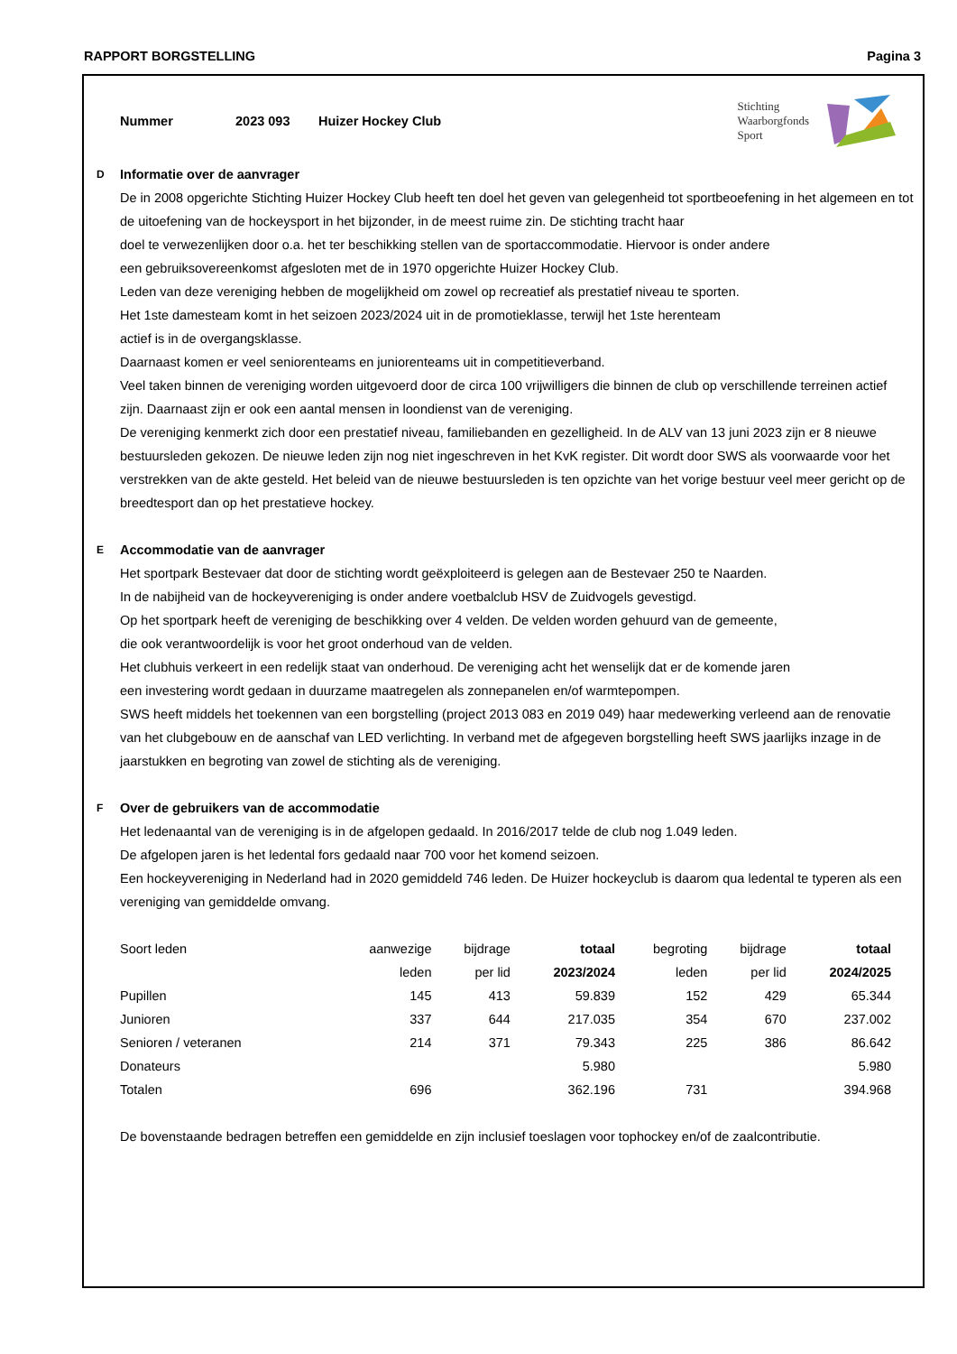RAPPORT BORGSTELLING Pagina 3
Nummer 2023 093 Huizer Hockey Club
Stichting
Waarborgfonds
Sport
D
Informatie over de aanvrager
De in 2008 opgerichte Stichting Huizer Hockey Club heeft ten doel het geven van gelegenheid tot sportbeoefening in het algemeen en tot de uitoefening van de hockeysport in het bijzonder, in de meest ruime zin. De stichting tracht haar
doel te verwezenlijken door o.a. het ter beschikking stellen van de sportaccommodatie. Hiervoor is onder andere
een gebruiksovereenkomst afgesloten met de in 1970 opgerichte Huizer Hockey Club.
Leden van deze vereniging hebben de mogelijkheid om zowel op recreatief als prestatief niveau te sporten.
Het 1ste damesteam komt in het seizoen 2023/2024 uit in de promotieklasse, terwijl het 1ste herenteam
actief is in de overgangsklasse.
Daarnaast komen er veel seniorenteams en juniorenteams uit in competitieverband.
Veel taken binnen de vereniging worden uitgevoerd door de circa 100 vrijwilligers die binnen de club op verschillende terreinen actief zijn. Daarnaast zijn er ook een aantal mensen in loondienst van de vereniging.
De vereniging kenmerkt zich door een prestatief niveau, familiebanden en gezelligheid. In de ALV van 13 juni 2023 zijn er 8 nieuwe bestuursleden gekozen. De nieuwe leden zijn nog niet ingeschreven in het KvK register. Dit wordt door SWS als voorwaarde voor het verstrekken van de akte gesteld. Het beleid van de nieuwe bestuursleden is ten opzichte van het vorige bestuur veel meer gericht op de breedtesport dan op het prestatieve hockey.
E
Accommodatie van de aanvrager
Het sportpark Bestevaer dat door de stichting wordt geëxploiteerd is gelegen aan de Bestevaer 250 te Naarden.
In de nabijheid van de hockeyvereniging is onder andere voetbalclub HSV de Zuidvogels gevestigd.
Op het sportpark heeft de vereniging de beschikking over 4 velden. De velden worden gehuurd van de gemeente,
die ook verantwoordelijk is voor het groot onderhoud van de velden.
Het clubhuis verkeert in een redelijk staat van onderhoud. De vereniging acht het wenselijk dat er de komende jaren
een investering wordt gedaan in duurzame maatregelen als zonnepanelen en/of warmtepompen.
SWS heeft middels het toekennen van een borgstelling (project 2013 083 en 2019 049) haar medewerking verleend aan de renovatie van het clubgebouw en de aanschaf van LED verlichting. In verband met de afgegeven borgstelling heeft SWS jaarlijks inzage in de jaarstukken en begroting van zowel de stichting als de vereniging.
F
Over de gebruikers van de accommodatie
Het ledenaantal van de vereniging is in de afgelopen gedaald. In 2016/2017 telde de club nog 1.049 leden.
De afgelopen jaren is het ledental fors gedaald naar 700 voor het komend seizoen.
Een hockeyvereniging in Nederland had in 2020 gemiddeld 746 leden. De Huizer hockeyclub is daarom qua ledental te typeren als een vereniging van gemiddelde omvang.
| Soort leden | aanwezige | bijdrage | totaal | begroting | bijdrage | totaal |
| --- | --- | --- | --- | --- | --- | --- |
| | leden | per lid | 2023/2024 | leden | per lid | 2024/2025 |
| Pupillen | 145 | 413 | 59.839 | 152 | 429 | 65.344 |
| Junioren | 337 | 644 | 217.035 | 354 | 670 | 237.002 |
| Senioren / veteranen | 214 | 371 | 79.343 | 225 | 386 | 86.642 |
| Donateurs | | | 5.980 | | | 5.980 |
| Totalen | 696 | | 362.196 | 731 | | 394.968 |
De bovenstaande bedragen betreffen een gemiddelde en zijn inclusief toeslagen voor tophockey en/of de zaalcontributie.